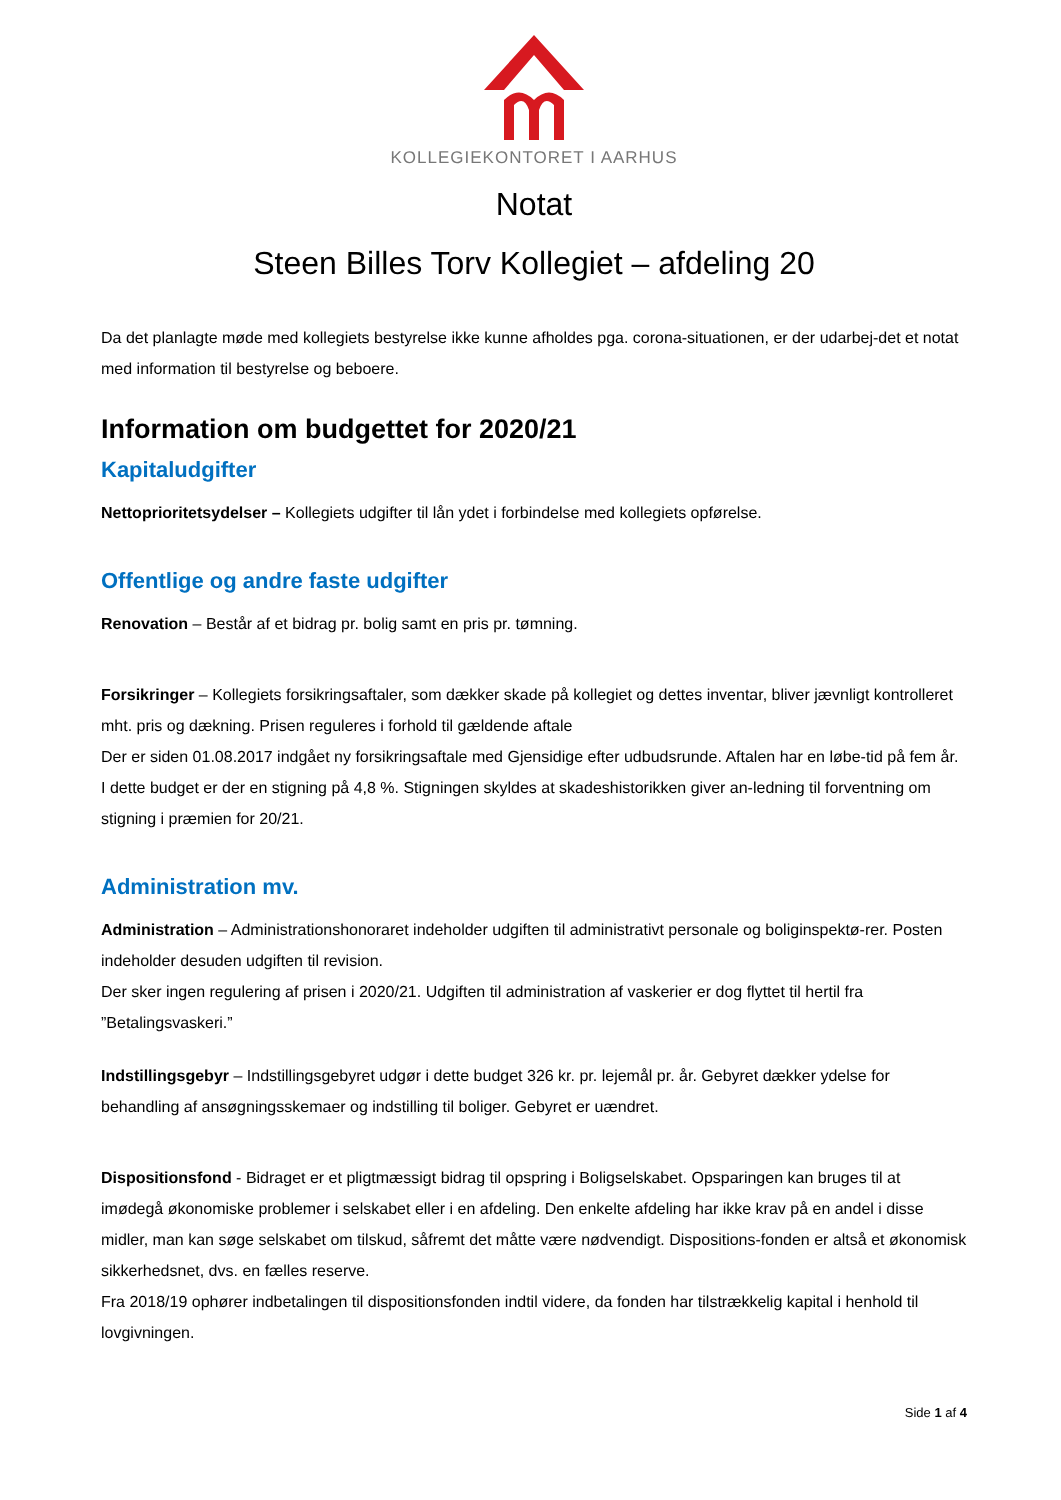KOLLEGIEKONTORET I AARHUS
Notat
Steen Billes Torv Kollegiet – afdeling 20
Da det planlagte møde med kollegiets bestyrelse ikke kunne afholdes pga. corona-situationen, er der udarbej-det et notat med information til bestyrelse og beboere.
Information om budgettet for 2020/21
Kapitaludgifter
Nettoprioritetsydelser – Kollegiets udgifter til lån ydet i forbindelse med kollegiets opførelse.
Offentlige og andre faste udgifter
Renovation – Består af et bidrag pr. bolig samt en pris pr. tømning.
Forsikringer – Kollegiets forsikringsaftaler, som dækker skade på kollegiet og dettes inventar, bliver jævnligt kontrolleret mht. pris og dækning. Prisen reguleres i forhold til gældende aftale
Der er siden 01.08.2017 indgået ny forsikringsaftale med Gjensidige efter udbudsrunde. Aftalen har en løbe-tid på fem år. I dette budget er der en stigning på 4,8 %. Stigningen skyldes at skadeshistorikken giver an-ledning til forventning om stigning i præmien for 20/21.
Administration mv.
Administration – Administrationshonoraret indeholder udgiften til administrativt personale og boliginspektø-rer. Posten indeholder desuden udgiften til revision.
Der sker ingen regulering af prisen i 2020/21. Udgiften til administration af vaskerier er dog flyttet til hertil fra ”Betalingsvaskeri.”
Indstillingsgebyr – Indstillingsgebyret udgør i dette budget 326 kr. pr. lejemål pr. år. Gebyret dækker ydelse for behandling af ansøgningsskemaer og indstilling til boliger. Gebyret er uændret.
Dispositionsfond - Bidraget er et pligtmæssigt bidrag til opspring i Boligselskabet. Opsparingen kan bruges til at imødegå økonomiske problemer i selskabet eller i en afdeling. Den enkelte afdeling har ikke krav på en andel i disse midler, man kan søge selskabet om tilskud, såfremt det måtte være nødvendigt. Dispositions-fonden er altså et økonomisk sikkerhedsnet, dvs. en fælles reserve.
Fra 2018/19 ophører indbetalingen til dispositionsfonden indtil videre, da fonden har tilstrækkelig kapital i henhold til lovgivningen.
Side 1 af 4